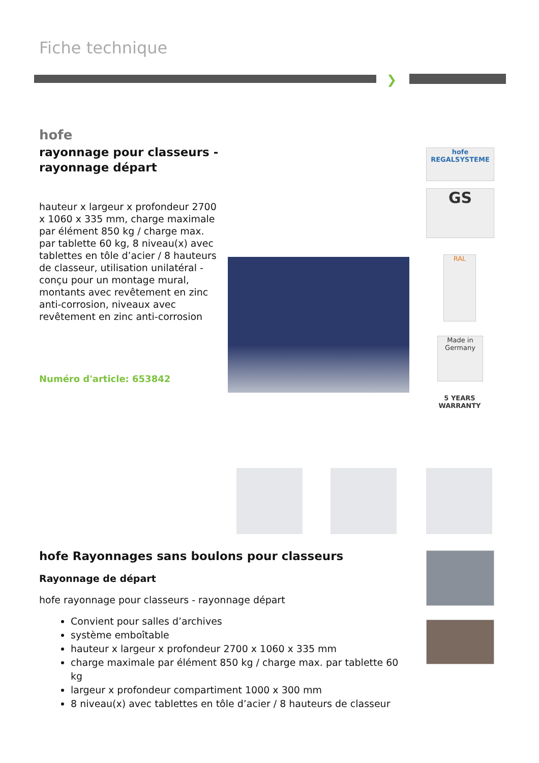Fiche technique
❯
hofe
rayonnage pour classeurs - rayonnage départ
hauteur x largeur x profondeur 2700 x 1060 x 335 mm, charge maximale par élément 850 kg / charge max. par tablette 60 kg, 8 niveau(x) avec tablettes en tôle d’acier / 8 hauteurs de classeur, utilisation unilatéral - conçu pour un montage mural, montants avec revêtement en zinc anti-corrosion, niveaux avec revêtement en zinc anti-corrosion
Numéro d'article: 653842
hofe
REGALSYSTEME
GS
RAL
Made in Germany
5 YEARS WARRANTY
hofe Rayonnages sans boulons pour classeurs
Rayonnage de départ
hofe rayonnage pour classeurs - rayonnage départ
Convient pour salles d’archives
système emboîtable
hauteur x largeur x profondeur 2700 x 1060 x 335 mm
charge maximale par élément 850 kg / charge max. par tablette 60 kg
largeur x profondeur compartiment 1000 x 300 mm
8 niveau(x) avec tablettes en tôle d’acier / 8 hauteurs de classeur